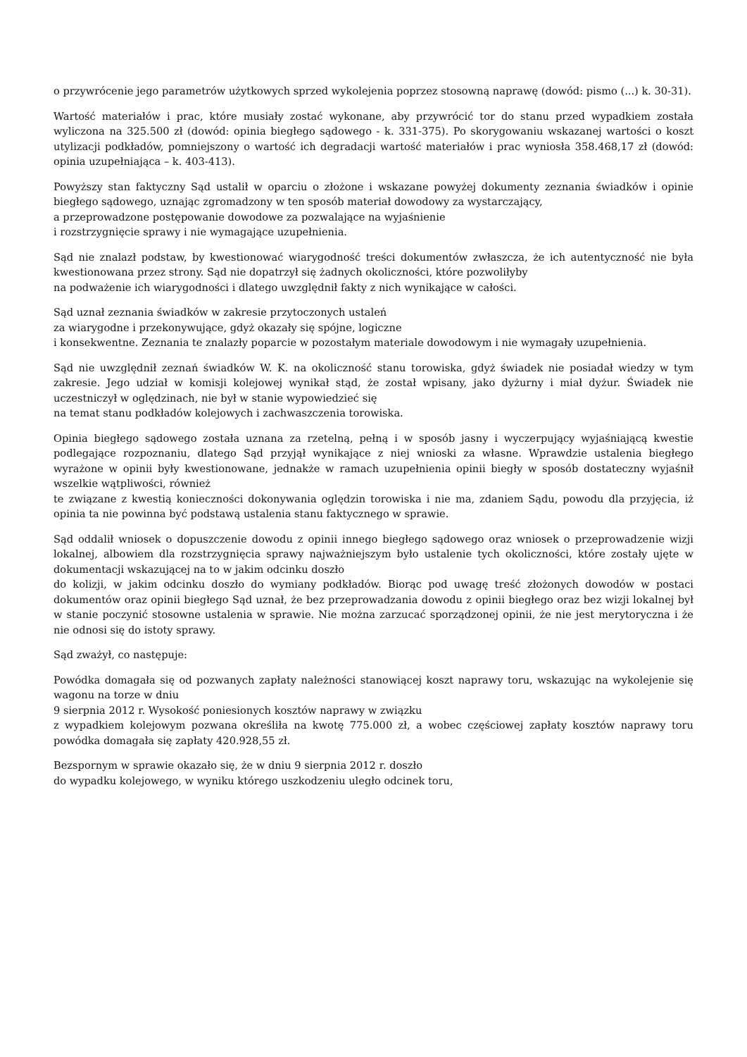o przywrócenie jego parametrów użytkowych sprzed wykolejenia poprzez stosowną naprawę (dowód: pismo (...) k. 30-31).
Wartość materiałów i prac, które musiały zostać wykonane, aby przywrócić tor do stanu przed wypadkiem została wyliczona na 325.500 zł (dowód: opinia biegłego sądowego - k. 331-375). Po skorygowaniu wskazanej wartości o koszt utylizacji podkładów, pomniejszony o wartość ich degradacji wartość materiałów i prac wyniosła 358.468,17 zł (dowód: opinia uzupełniająca – k. 403-413).
Powyższy stan faktyczny Sąd ustalił w oparciu o złożone i wskazane powyżej dokumenty zeznania świadków i opinie biegłego sądowego, uznając zgromadzony w ten sposób materiał dowodowy za wystarczający,
a przeprowadzone postępowanie dowodowe za pozwalające na wyjaśnienie
i rozstrzygnięcie sprawy i nie wymagające uzupełnienia.
Sąd nie znalazł podstaw, by kwestionować wiarygodność treści dokumentów zwłaszcza, że ich autentyczność nie była kwestionowana przez strony. Sąd nie dopatrzył się żadnych okoliczności, które pozwoliłyby
na podważenie ich wiarygodności i dlatego uwzględnił fakty z nich wynikające w całości.
Sąd uznał zeznania świadków w zakresie przytoczonych ustaleń
za wiarygodne i przekonywujące, gdyż okazały się spójne, logiczne
i konsekwentne. Zeznania te znalazły poparcie w pozostałym materiale dowodowym i nie wymagały uzupełnienia.
Sąd nie uwzględnił zeznań świadków W. K. na okoliczność stanu torowiska, gdyż świadek nie posiadał wiedzy w tym zakresie. Jego udział w komisji kolejowej wynikał stąd, że został wpisany, jako dyżurny i miał dyżur. Świadek nie uczestniczył w oględzinach, nie był w stanie wypowiedzieć się
na temat stanu podkładów kolejowych i zachwaszczenia torowiska.
Opinia biegłego sądowego została uznana za rzetelną, pełną i w sposób jasny i wyczerpujący wyjaśniającą kwestie podlegające rozpoznaniu, dlatego Sąd przyjął wynikające z niej wnioski za własne. Wprawdzie ustalenia biegłego wyrażone w opinii były kwestionowane, jednakże w ramach uzupełnienia opinii biegły w sposób dostateczny wyjaśnił wszelkie wątpliwości, również
te związane z kwestią konieczności dokonywania oględzin torowiska i nie ma, zdaniem Sądu, powodu dla przyjęcia, iż opinia ta nie powinna być podstawą ustalenia stanu faktycznego w sprawie.
Sąd oddalił wniosek o dopuszczenie dowodu z opinii innego biegłego sądowego oraz wniosek o przeprowadzenie wizji lokalnej, albowiem dla rozstrzygnięcia sprawy najważniejszym było ustalenie tych okoliczności, które zostały ujęte w dokumentacji wskazującej na to w jakim odcinku doszło
do kolizji, w jakim odcinku doszło do wymiany podkładów. Biorąc pod uwagę treść złożonych dowodów w postaci dokumentów oraz opinii biegłego Sąd uznał, że bez przeprowadzania dowodu z opinii biegłego oraz bez wizji lokalnej był w stanie poczynić stosowne ustalenia w sprawie. Nie można zarzucać sporządzonej opinii, że nie jest merytoryczna i że nie odnosi się do istoty sprawy.
Sąd zważył, co następuje:
Powódka domagała się od pozwanych zapłaty należności stanowiącej koszt naprawy toru, wskazując na wykolejenie się wagonu na torze w dniu
9 sierpnia 2012 r. Wysokość poniesionych kosztów naprawy w związku
z wypadkiem kolejowym pozwana określiła na kwotę 775.000 zł, a wobec częściowej zapłaty kosztów naprawy toru powódka domagała się zapłaty 420.928,55 zł.
Bezspornym w sprawie okazało się, że w dniu 9 sierpnia 2012 r. doszło
do wypadku kolejowego, w wyniku którego uszkodzeniu uległo odcinek toru,